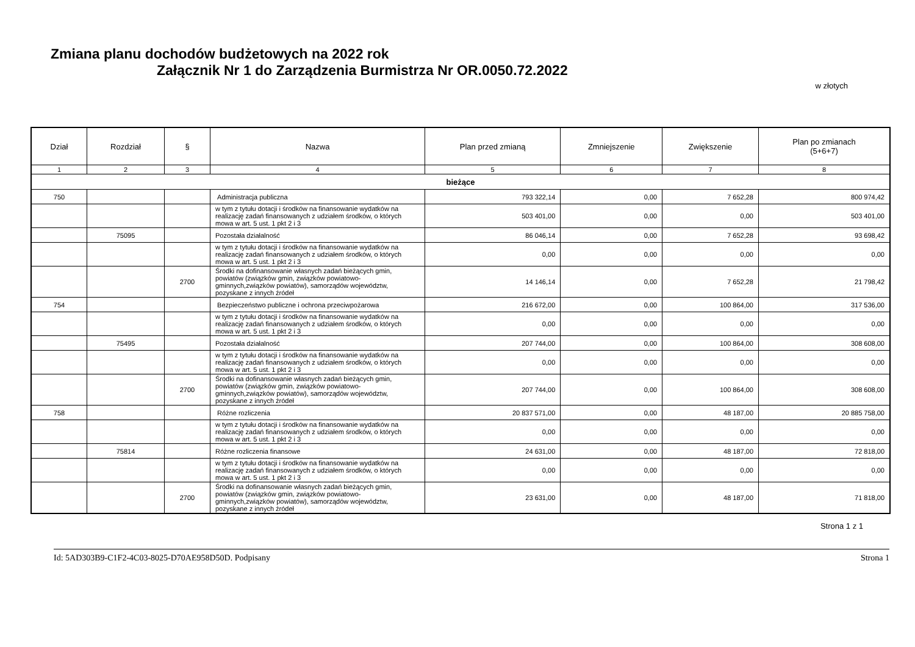Zmiana planu dochodów budżetowych na 2022 rok
Załącznik Nr 1 do Zarządzenia Burmistrza Nr OR.0050.72.2022
w złotych
| Dział | Rozdział | § | Nazwa | Plan przed zmianą | Zmniejszenie | Zwiększenie | Plan po zmianach (5+6+7) |
| --- | --- | --- | --- | --- | --- | --- | --- |
| 1 | 2 | 3 | 4 | 5 | 6 | 7 | 8 |
| bieżące | | | | | | | |
| 750 | | | Administracja publiczna | 793 322,14 | 0,00 | 7 652,28 | 800 974,42 |
| | | | w tym z tytułu dotacji i środków na finansowanie wydatków na realizację zadań finansowanych z udziałem środków, o których mowa w art. 5 ust. 1 pkt 2 i 3 | 503 401,00 | 0,00 | 0,00 | 503 401,00 |
| | 75095 | | Pozostała działalność | 86 046,14 | 0,00 | 7 652,28 | 93 698,42 |
| | | | w tym z tytułu dotacji i środków na finansowanie wydatków na realizację zadań finansowanych z udziałem środków, o których mowa w art. 5 ust. 1 pkt 2 i 3 | 0,00 | 0,00 | 0,00 | 0,00 |
| | | 2700 | Środki na dofinansowanie własnych zadań bieżących gmin, powiatów (związków gmin, związków powiatowo-gminnych,związków powiatów), samorządów województw, pozyskane z innych źródeł | 14 146,14 | 0,00 | 7 652,28 | 21 798,42 |
| 754 | | | Bezpieczeństwo publiczne i ochrona przeciwpożarowa | 216 672,00 | 0,00 | 100 864,00 | 317 536,00 |
| | | | w tym z tytułu dotacji i środków na finansowanie wydatków na realizację zadań finansowanych z udziałem środków, o których mowa w art. 5 ust. 1 pkt 2 i 3 | 0,00 | 0,00 | 0,00 | 0,00 |
| | 75495 | | Pozostała działalność | 207 744,00 | 0,00 | 100 864,00 | 308 608,00 |
| | | | w tym z tytułu dotacji i środków na finansowanie wydatków na realizację zadań finansowanych z udziałem środków, o których mowa w art. 5 ust. 1 pkt 2 i 3 | 0,00 | 0,00 | 0,00 | 0,00 |
| | | 2700 | Środki na dofinansowanie własnych zadań bieżących gmin, powiatów (związków gmin, związków powiatowo-gminnych,związków powiatów), samorządów województw, pozyskane z innych źródeł | 207 744,00 | 0,00 | 100 864,00 | 308 608,00 |
| 758 | | | Różne rozliczenia | 20 837 571,00 | 0,00 | 48 187,00 | 20 885 758,00 |
| | | | w tym z tytułu dotacji i środków na finansowanie wydatków na realizację zadań finansowanych z udziałem środków, o których mowa w art. 5 ust. 1 pkt 2 i 3 | 0,00 | 0,00 | 0,00 | 0,00 |
| | 75814 | | Różne rozliczenia finansowe | 24 631,00 | 0,00 | 48 187,00 | 72 818,00 |
| | | | w tym z tytułu dotacji i środków na finansowanie wydatków na realizację zadań finansowanych z udziałem środków, o których mowa w art. 5 ust. 1 pkt 2 i 3 | 0,00 | 0,00 | 0,00 | 0,00 |
| | | 2700 | Środki na dofinansowanie własnych zadań bieżących gmin, powiatów (związków gmin, związków powiatowo-gminnych,związków powiatów), samorządów województw, pozyskane z innych źródeł | 23 631,00 | 0,00 | 48 187,00 | 71 818,00 |
Strona 1 z 1
Id: 5AD303B9-C1F2-4C03-8025-D70AE958D50D. Podpisany Strona 1